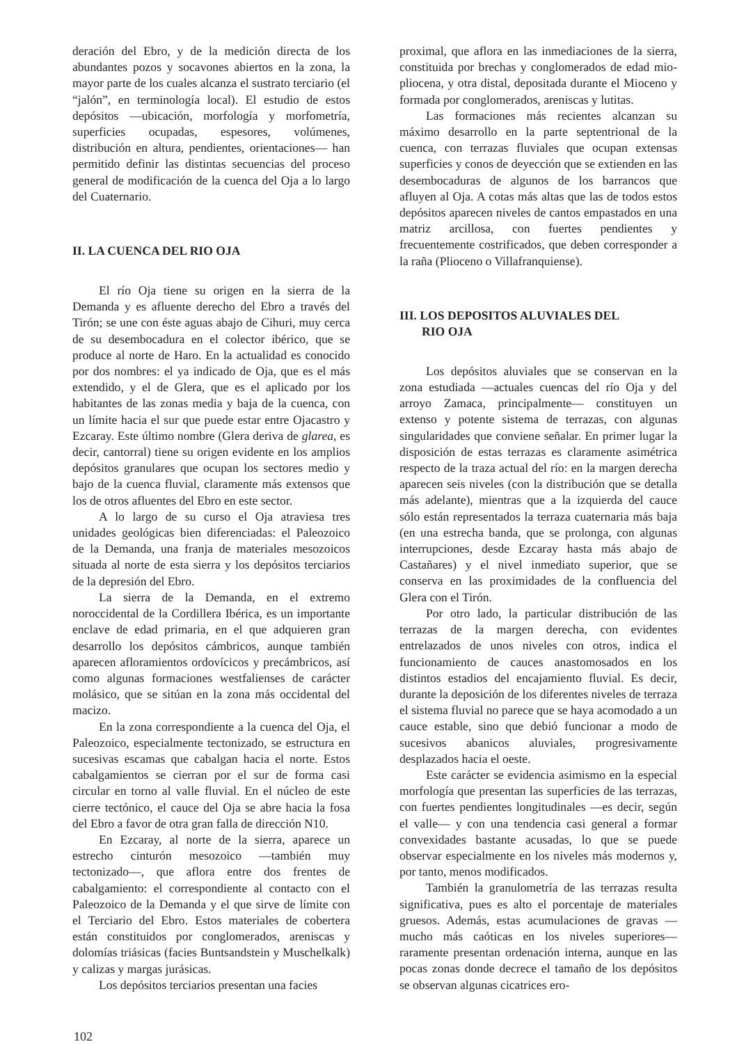deración del Ebro, y de la medición directa de los abundantes pozos y socavones abiertos en la zona, la mayor parte de los cuales alcanza el sustrato terciario (el “jalón”, en terminología local). El estudio de estos depósitos —ubicación, morfología y morfometría, superficies ocupadas, espesores, volúmenes, distribución en altura, pendientes, orientaciones— han permitido definir las distintas secuencias del proceso general de modificación de la cuenca del Oja a lo largo del Cuaternario.
II. LA CUENCA DEL RIO OJA
El río Oja tiene su origen en la sierra de la Demanda y es afluente derecho del Ebro a través del Tirón; se une con éste aguas abajo de Cihuri, muy cerca de su desembocadura en el colector ibérico, que se produce al norte de Haro. En la actualidad es conocido por dos nombres: el ya indicado de Oja, que es el más extendido, y el de Glera, que es el aplicado por los habitantes de las zonas media y baja de la cuenca, con un límite hacia el sur que puede estar entre Ojacastro y Ezcaray. Este último nombre (Glera deriva de glarea, es decir, cantorral) tiene su origen evidente en los amplios depósitos granulares que ocupan los sectores medio y bajo de la cuenca fluvial, claramente más extensos que los de otros afluentes del Ebro en este sector.
A lo largo de su curso el Oja atraviesa tres unidades geológicas bien diferenciadas: el Paleozoico de la Demanda, una franja de materiales mesozoicos situada al norte de esta sierra y los depósitos terciarios de la depresión del Ebro.
La sierra de la Demanda, en el extremo noroccidental de la Cordillera Ibérica, es un importante enclave de edad primaria, en el que adquieren gran desarrollo los depósitos cámbricos, aunque también aparecen afloramientos ordovícicos y precámbricos, así como algunas formaciones westfalienses de carácter molásico, que se sitúan en la zona más occidental del macizo.
En la zona correspondiente a la cuenca del Oja, el Paleozoico, especialmente tectonizado, se estructura en sucesivas escamas que cabalgan hacia el norte. Estos cabalgamientos se cierran por el sur de forma casi circular en torno al valle fluvial. En el núcleo de este cierre tectónico, el cauce del Oja se abre hacia la fosa del Ebro a favor de otra gran falla de dirección N10.
En Ezcaray, al norte de la sierra, aparece un estrecho cinturón mesozoico —también muy tectonizado—, que aflora entre dos frentes de cabalgamiento: el correspondiente al contacto con el Paleozoico de la Demanda y el que sirve de límite con el Terciario del Ebro. Estos materiales de cobertera están constituidos por conglomerados, areniscas y dolomías triásicas (facies Buntsandstein y Muschelkalk) y calizas y margas jurásicas.
Los depósitos terciarios presentan una facies
proximal, que aflora en las inmediaciones de la sierra, constituida por brechas y conglomerados de edad mio-pliocena, y otra distal, depositada durante el Mioceno y formada por conglomerados, areniscas y lutitas.
Las formaciones más recientes alcanzan su máximo desarrollo en la parte septentrional de la cuenca, con terrazas fluviales que ocupan extensas superficies y conos de deyección que se extienden en las desembocaduras de algunos de los barrancos que afluyen al Oja. A cotas más altas que las de todos estos depósitos aparecen niveles de cantos empastados en una matriz arcillosa, con fuertes pendientes y frecuentemente costrificados, que deben corresponder a la raña (Plioceno o Villafranquiense).
III. LOS DEPOSITOS ALUVIALES DEL
RIO OJA
Los depósitos aluviales que se conservan en la zona estudiada —actuales cuencas del río Oja y del arroyo Zamaca, principalmente— constituyen un extenso y potente sistema de terrazas, con algunas singularidades que conviene señalar. En primer lugar la disposición de estas terrazas es claramente asimétrica respecto de la traza actual del río: en la margen derecha aparecen seis niveles (con la distribución que se detalla más adelante), mientras que a la izquierda del cauce sólo están representados la terraza cuaternaria más baja (en una estrecha banda, que se prolonga, con algunas interrupciones, desde Ezcaray hasta más abajo de Castañares) y el nivel inmediato superior, que se conserva en las proximidades de la confluencia del Glera con el Tirón.
Por otro lado, la particular distribución de las terrazas de la margen derecha, con evidentes entrelazados de unos niveles con otros, indica el funcionamiento de cauces anastomosados en los distintos estadios del encajamiento fluvial. Es decir, durante la deposición de los diferentes niveles de terraza el sistema fluvial no parece que se haya acomodado a un cauce estable, sino que debió funcionar a modo de sucesivos abanicos aluviales, progresivamente desplazados hacia el oeste.
Este carácter se evidencia asimismo en la especial morfología que presentan las superficies de las terrazas, con fuertes pendientes longitudinales —es decir, según el valle— y con una tendencia casi general a formar convexidades bastante acusadas, lo que se puede observar especialmente en los niveles más modernos y, por tanto, menos modificados.
También la granulometría de las terrazas resulta significativa, pues es alto el porcentaje de materiales gruesos. Además, estas acumulaciones de gravas —mucho más caóticas en los niveles superiores— raramente presentan ordenación interna, aunque en las pocas zonas donde decrece el tamaño de los depósitos se observan algunas cicatrices ero-
102